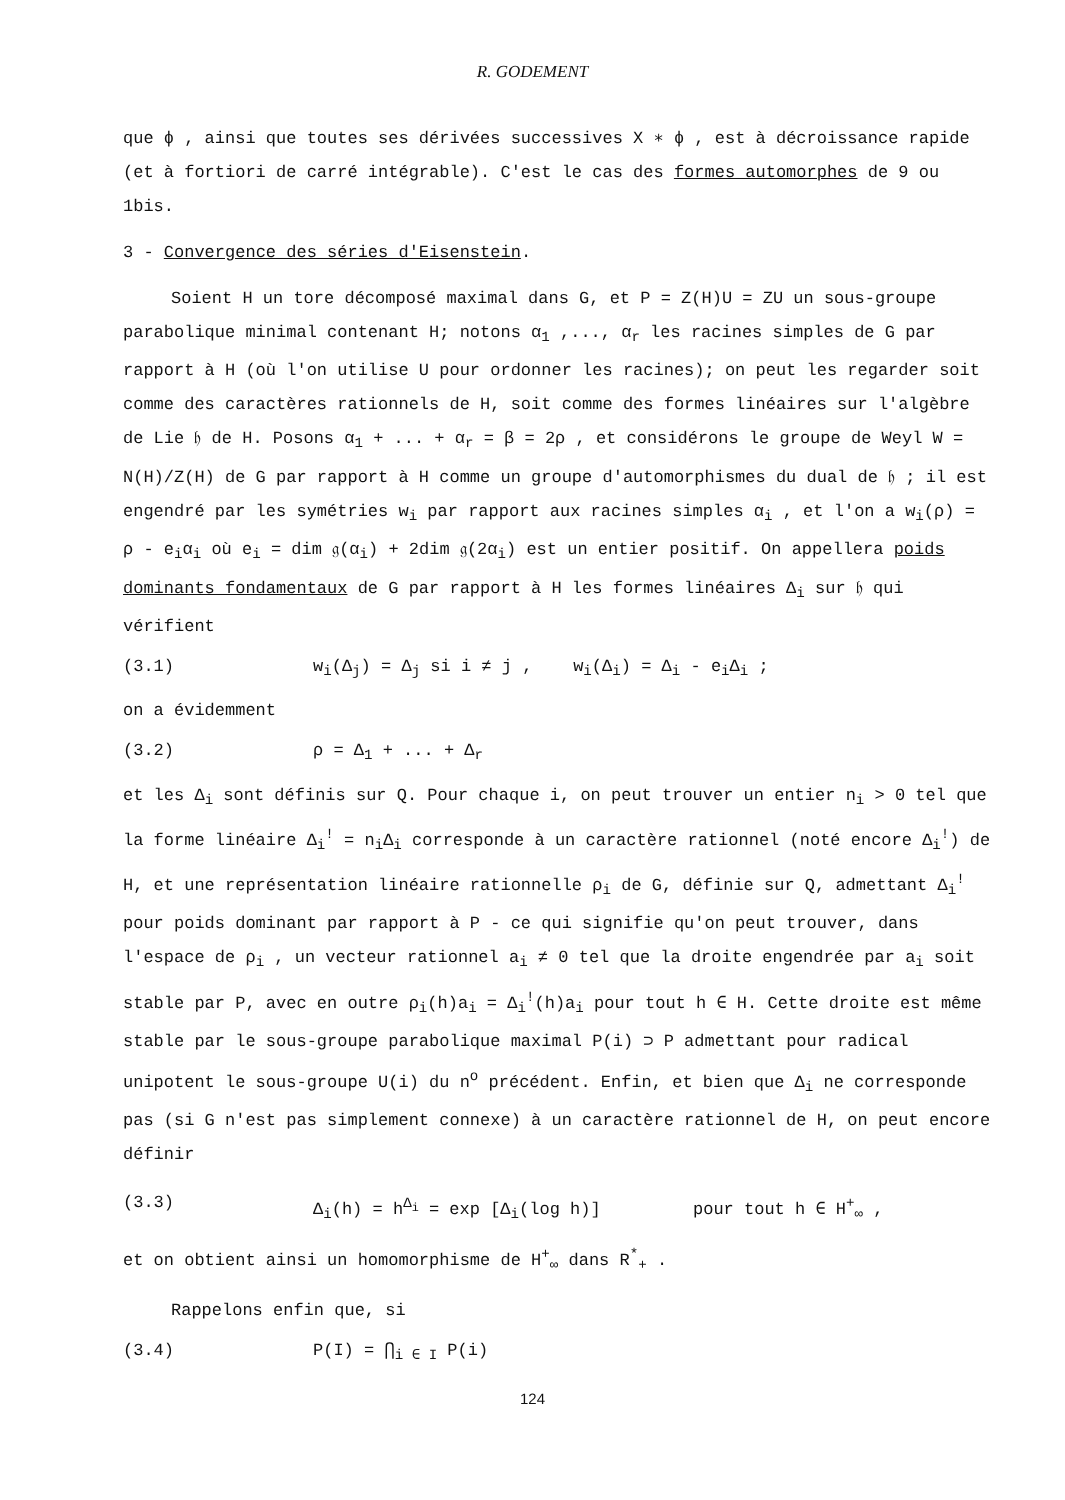R. GODEMENT
que ϕ , ainsi que toutes ses dérivées successives X ∗ ϕ , est à décroissance rapide (et à fortiori de carré intégrable). C'est le cas des formes automorphes de 9 ou 1bis.
3 - Convergence des séries d'Eisenstein.
Soient H un tore décomposé maximal dans G, et P = Z(H)U = ZU un sous-groupe parabolique minimal contenant H; notons α<sub>1</sub> ,..., α<sub>r</sub> les racines simples de G par rapport à H (où l'on utilise U pour ordonner les racines); on peut les regarder soit comme des caractères rationnels de H, soit comme des formes linéaires sur l'algèbre de Lie 𝔥 de H. Posons α<sub>1</sub> + ... + α<sub>r</sub> = β = 2ρ , et considérons le groupe de Weyl W = N(H)/Z(H) de G par rapport à H comme un groupe d'automorphismes du dual de 𝔥 ; il est engendré par les symétries w<sub>i</sub> par rapport aux racines simples α<sub>i</sub> , et l'on a w<sub>i</sub>(ρ) = ρ - e<sub>i</sub>α<sub>i</sub> où e<sub>i</sub> = dim 𝔤(α<sub>i</sub>) + 2dim 𝔤(2α<sub>i</sub>) est un entier positif. On appellera poids dominants fondamentaux de G par rapport à H les formes linéaires Δ<sub>i</sub> sur 𝔥 qui vérifient
(3.1) w<sub>i</sub>(Δ<sub>j</sub>) = Δ<sub>j</sub> si i ≠ j , w<sub>i</sub>(Δ<sub>i</sub>) = Δ<sub>i</sub> - e<sub>i</sub>Δ<sub>i</sub> ;
on a évidemment
(3.2) ρ = Δ<sub>1</sub> + ... + Δ<sub>r</sub>
et les Δ<sub>i</sub> sont définis sur Q. Pour chaque i, on peut trouver un entier n<sub>i</sub> > 0 tel que la forme linéaire Δ<sub>i</sub><sup>!</sup> = n<sub>i</sub>Δ<sub>i</sub> corresponde à un caractère rationnel (noté encore Δ<sub>i</sub><sup>!</sup>) de H, et une représentation linéaire rationnelle ρ<sub>i</sub> de G, définie sur Q, admettant Δ<sub>i</sub><sup>!</sup> pour poids dominant par rapport à P - ce qui signifie qu'on peut trouver, dans l'espace de ρ<sub>i</sub> , un vecteur rationnel a<sub>i</sub> ≠ 0 tel que la droite engendrée par a<sub>i</sub> soit stable par P, avec en outre ρ<sub>i</sub>(h)a<sub>i</sub> = Δ<sub>i</sub><sup>!</sup>(h)a<sub>i</sub> pour tout h ∈ H. Cette droite est même stable par le sous-groupe parabolique maximal P(i) ⊃ P admettant pour radical unipotent le sous-groupe U(i) du n<sup>o</sup> précédent. Enfin, et bien que Δ<sub>i</sub> ne corresponde pas (si G n'est pas simplement connexe) à un caractère rationnel de H, on peut encore définir
(3.3) Δ<sub>i</sub>(h) = h<sup>Δ<sub>i</sub></sup> = exp [Δ<sub>i</sub>(log h)] pour tout h ∈ H<sup>+</sup><sub>∞</sub> ,
et on obtient ainsi un homomorphisme de H<sup>+</sup><sub>∞</sub> dans R<sup>*</sup><sub>+</sub> .
Rappelons enfin que, si
(3.4) P(I) = ⋂<sub>i ∈ I</sub> P(i)
124